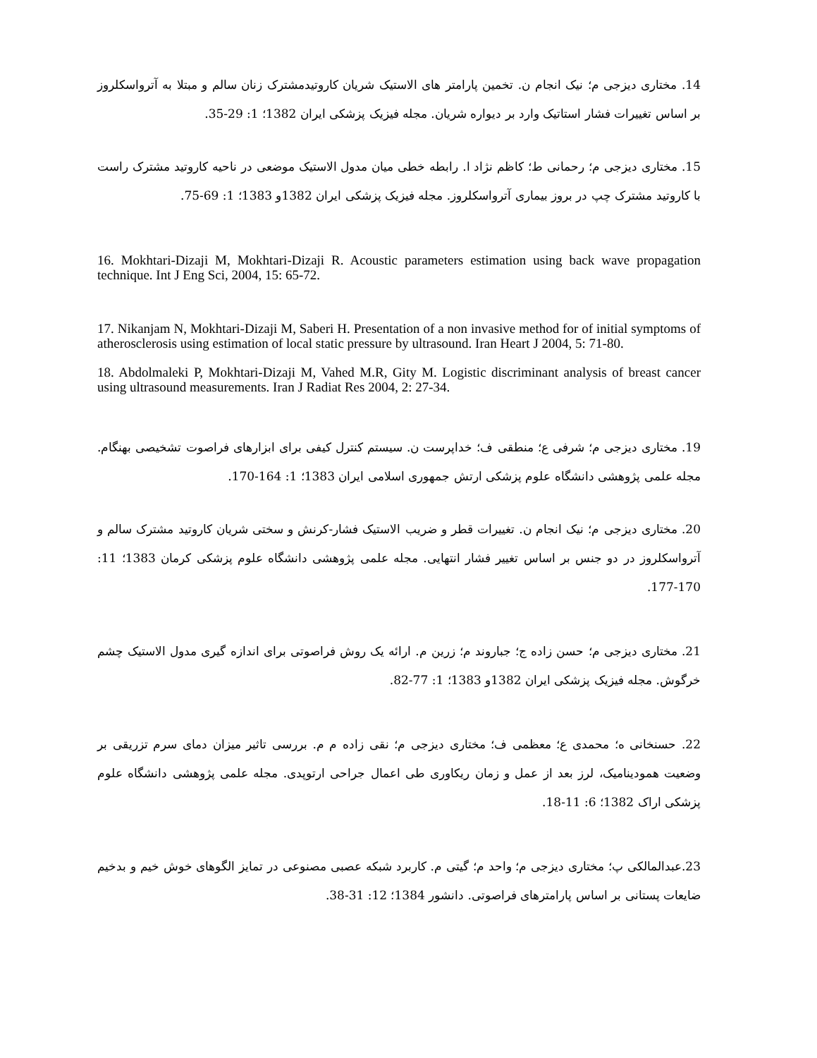14. مختاری دیزجی م؛ نیک انجام ن. تخمین پارامتر های الاستیک شریان کاروتیدمشترک زنان سالم و مبتلا به آترواسکلروز بر اساس تغییرات فشار استاتیک وارد بر دیواره شریان. مجله فیزیک پزشکی ایران 1382؛ 1: 29-35.
15. مختاری دیزجی م؛ رحمانی ط؛ کاظم نژاد ا. رابطه خطی میان مدول الاستیک موضعی در ناحیه کاروتید مشترک راست با کاروتید مشترک چپ در بروز بیماری آترواسکلروز. مجله فیزیک پزشکی ایران 1382و 1383؛ 1: 69-75.
16. Mokhtari-Dizaji M, Mokhtari-Dizaji R. Acoustic parameters estimation using back wave propagation technique. Int J Eng Sci, 2004, 15: 65-72.
17. Nikanjam N, Mokhtari-Dizaji M, Saberi H. Presentation of a non invasive method for of initial symptoms of atherosclerosis using estimation of local static pressure by ultrasound. Iran Heart J 2004, 5: 71-80.
18. Abdolmaleki P, Mokhtari-Dizaji M, Vahed M.R, Gity M. Logistic discriminant analysis of breast cancer using ultrasound measurements. Iran J Radiat Res 2004, 2: 27-34.
19. مختاری دیزجی م؛ شرفی ع؛ منطقی ف؛ خداپرست ن. سیستم کنترل کیفی برای ابزارهای فراصوت تشخیصی بهنگام. مجله علمی پژوهشی دانشگاه علوم پزشکی ارتش جمهوری اسلامی ایران 1383؛ 1: 164-170.
20. مختاری دیزجی م؛ نیک انجام ن. تغییرات قطر و ضریب الاستیک فشار-کرنش و سختی شریان کاروتید مشترک سالم و آترواسکلروز در دو جنس بر اساس تغییر فشار انتهایی. مجله علمی پژوهشی دانشگاه علوم پزشکی کرمان 1383؛ 11: 170-177.
21. مختاری دیزجی م؛ حسن زاده ج؛ جباروند م؛ زرین م. ارائه یک روش فراصوتی برای اندازه گیری مدول الاستیک چشم خرگوش. مجله فیزیک پزشکی ایران 1382و 1383؛ 1: 77-82.
22. حسنخانی ه؛ محمدی ع؛ معظمی ف؛ مختاری دیزجی م؛ نقی زاده م م. بررسی تاثیر میزان دمای سرم تزریقی بر وضعیت همودینامیک، لرز بعد از عمل و زمان ریکاوری طی اعمال جراحی ارتوپدی. مجله علمی پژوهشی دانشگاه علوم پزشکی اراک 1382؛ 6: 11-18.
23.عبدالمالکی پ؛ مختاری دیزجی م؛ واحد م؛ گیتی م. کاربرد شبکه عصبی مصنوعی در تمایز الگوهای خوش خیم و بدخیم ضایعات پستانی بر اساس پارامترهای فراصوتی. دانشور 1384؛ 12: 31-38.